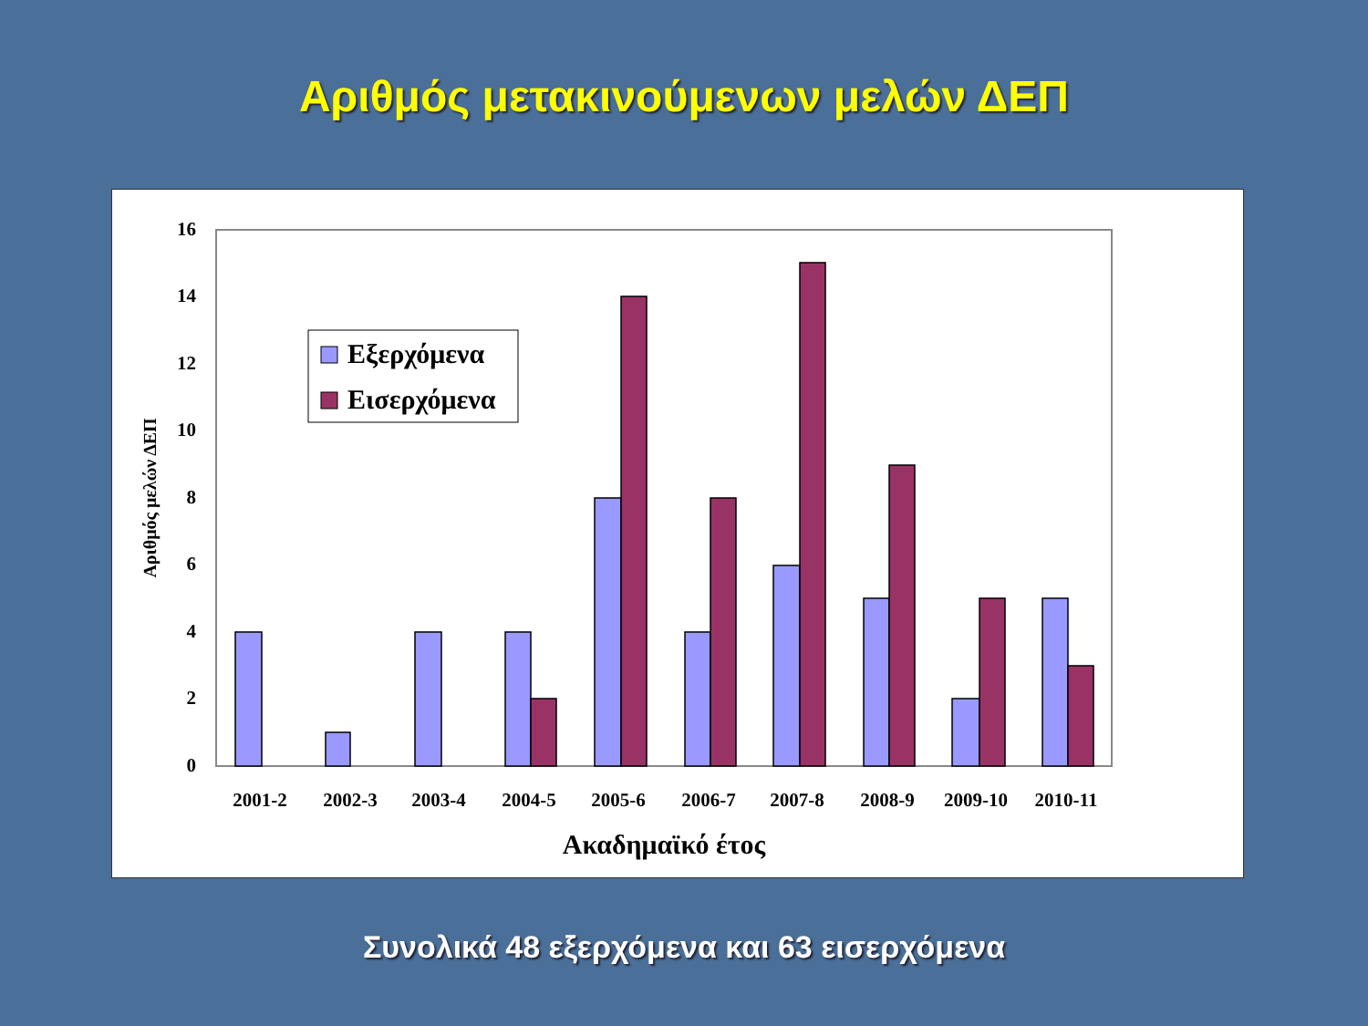Αριθμός μετακινούμενων μελών ΔΕΠ
0
2
4
6
8
10
12
14
16
2001-2
2002-3
2003-4
2004-5
2005-6
2006-7
2007-8
2008-9
2009-10
2010-11
Ακαδημαϊκό έτος
Αριθμός μελών ΔΕΠ
Εξερχόμενα
Εισερχόμενα
Συνολικά 48 εξερχόμενα και 63 εισερχόμενα